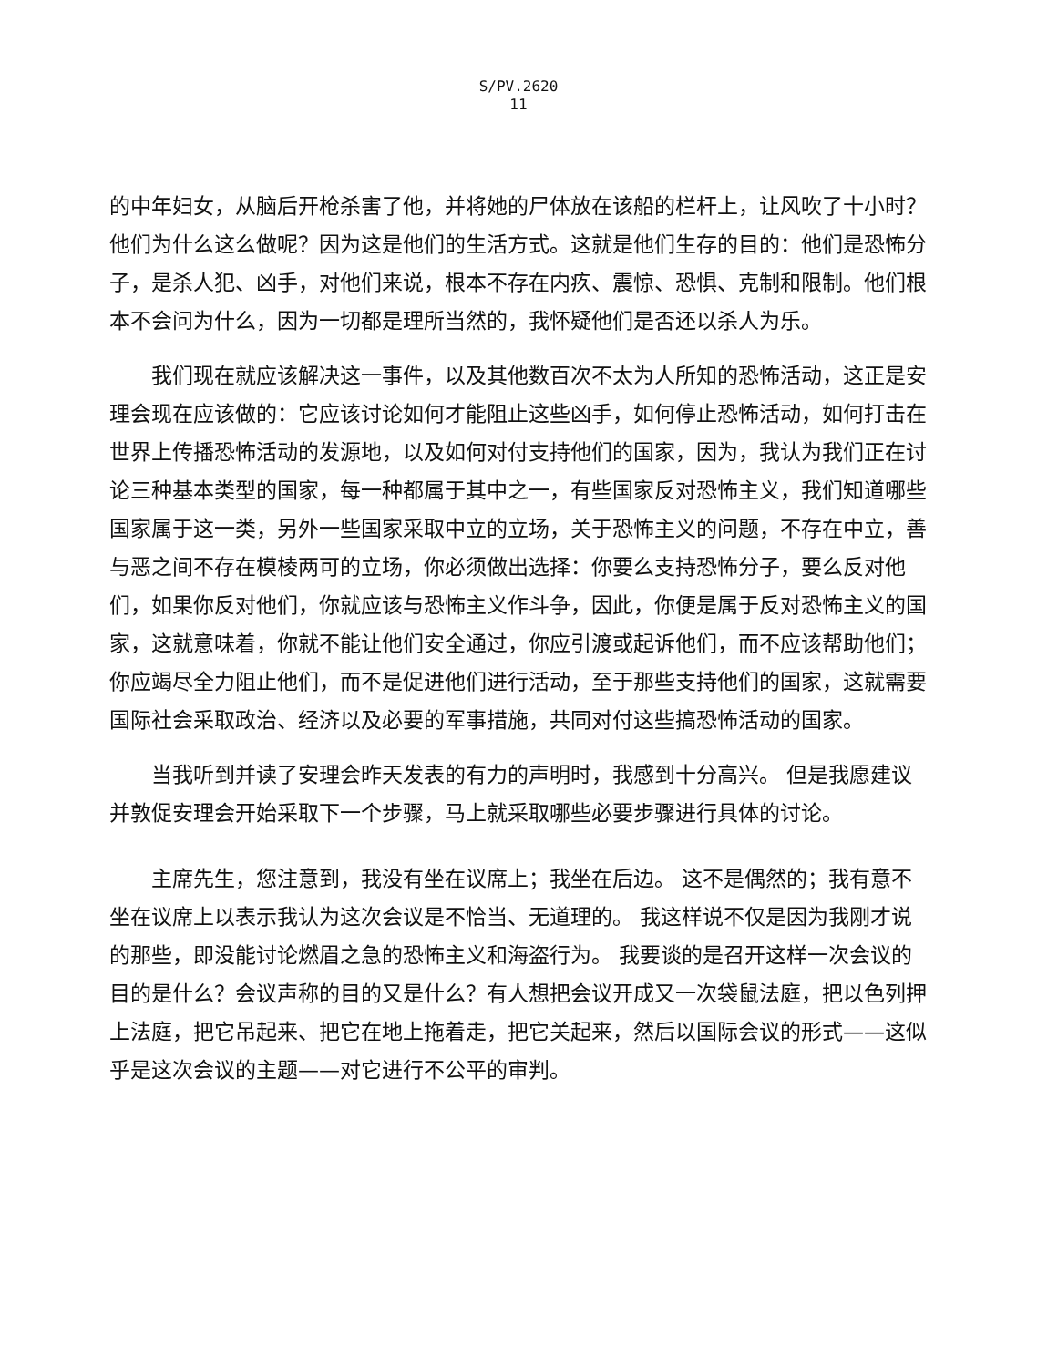S/PV.2620
11
的中年妇女，从脑后开枪杀害了他，并将她的尸体放在该船的栏杆上，让风吹了十小时？他们为什么这么做呢？因为这是他们的生活方式。这就是他们生存的目的：他们是恐怖分子，是杀人犯、凶手，对他们来说，根本不存在内疚、震惊、恐惧、克制和限制。他们根本不会问为什么，因为一切都是理所当然的，我怀疑他们是否还以杀人为乐。
我们现在就应该解决这一事件，以及其他数百次不太为人所知的恐怖活动，这正是安理会现在应该做的：它应该讨论如何才能阻止这些凶手，如何停止恐怖活动，如何打击在世界上传播恐怖活动的发源地，以及如何对付支持他们的国家，因为，我认为我们正在讨论三种基本类型的国家，每一种都属于其中之一，有些国家反对恐怖主义，我们知道哪些国家属于这一类，另外一些国家采取中立的立场，关于恐怖主义的问题，不存在中立，善与恶之间不存在模棱两可的立场，你必须做出选择：你要么支持恐怖分子，要么反对他们，如果你反对他们，你就应该与恐怖主义作斗争，因此，你便是属于反对恐怖主义的国家，这就意味着，你就不能让他们安全通过，你应引渡或起诉他们，而不应该帮助他们；你应竭尽全力阻止他们，而不是促进他们进行活动，至于那些支持他们的国家，这就需要国际社会采取政治、经济以及必要的军事措施，共同对付这些搞恐怖活动的国家。
当我听到并读了安理会昨天发表的有力的声明时，我感到十分高兴。 但是我愿建议并敦促安理会开始采取下一个步骤，马上就采取哪些必要步骤进行具体的讨论。
主席先生，您注意到，我没有坐在议席上；我坐在后边。 这不是偶然的；我有意不坐在议席上以表示我认为这次会议是不恰当、无道理的。 我这样说不仅是因为我刚才说的那些，即没能讨论燃眉之急的恐怖主义和海盗行为。 我要谈的是召开这样一次会议的目的是什么？会议声称的目的又是什么？有人想把会议开成又一次袋鼠法庭，把以色列押上法庭，把它吊起来、把它在地上拖着走，把它关起来，然后以国际会议的形式——这似乎是这次会议的主题——对它进行不公平的审判。